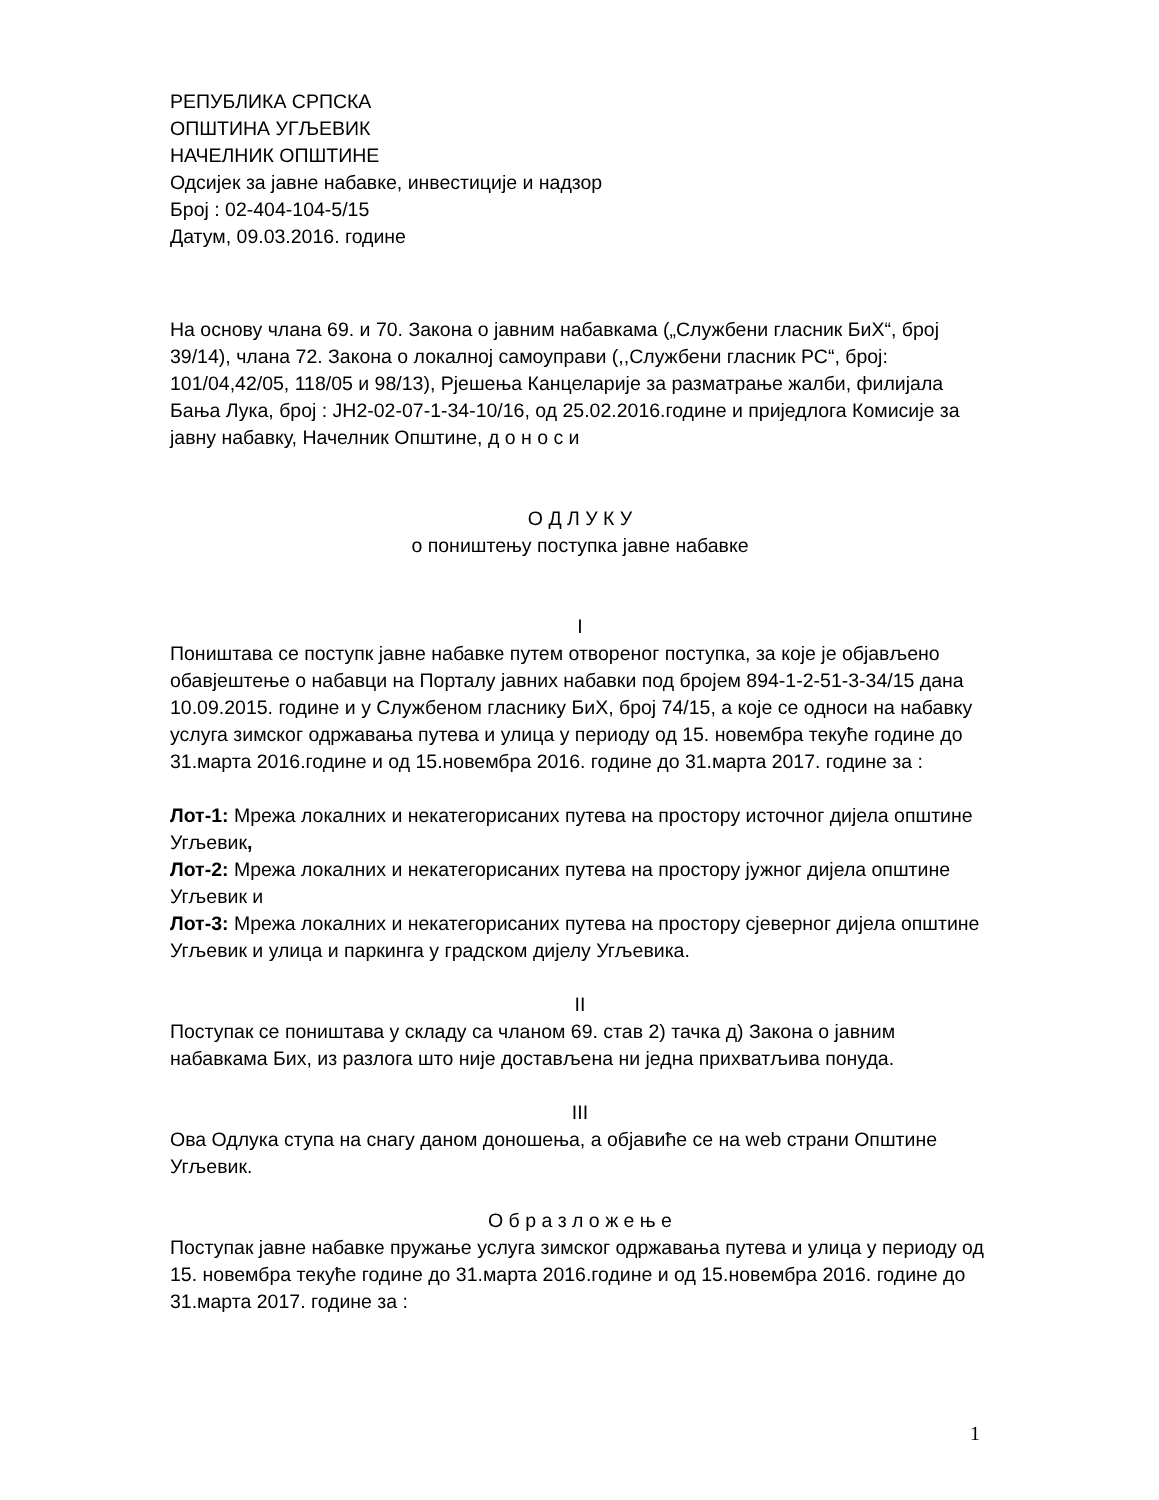РЕПУБЛИКА СРПСКА
ОПШТИНА УГЉЕВИК
НАЧЕЛНИК ОПШТИНЕ
Одсијек за јавне набавке, инвестиције и надзор
Број : 02-404-104-5/15
Датум, 09.03.2016. године
На основу члана 69. и 70. Закона о јавним набавкама („Службени гласник БиХ“, број 39/14), члана 72. Закона о локалној самоуправи (,,Службени гласник РС“, број: 101/04,42/05, 118/05 и 98/13), Рјешења Канцеларије за разматрање жалби, филијала Бања Лука, број : ЈН2-02-07-1-34-10/16, од 25.02.2016.године и приједлога Комисије за јавну набавку, Начелник Општине, д о н о с и
О Д Л У К У
о поништењу поступка јавне набавке
I
Поништава се поступк јавне набавке путем отвореног поступка, за које је објављено обавјештење о набавци на Порталу јавних набавки под бројем 894-1-2-51-3-34/15 дана 10.09.2015. године и у Службеном гласнику БиХ, број 74/15, а које се односи на набавку услуга зимског одржавања путева и улица у периоду од 15. новембра текуће године до 31.марта 2016.године и од 15.новембра 2016. године до 31.марта 2017. године за :
Лот-1: Мрежа локалних и некатегорисаних путева на простору источног дијела општине Угљевик,
Лот-2: Мрежа локалних и некатегорисаних путева на простору јужног дијела општине Угљевик и
Лот-3: Мрежа локалних и некатегорисаних путева на простору сјеверног дијела општине Угљевик и улица и паркинга у градском дијелу Угљевика.
II
Поступак се поништава у складу са чланом 69. став 2) тачка д) Закона о јавним набавкама Бих, из разлога што није достављена ни једна прихватљива понуда.
III
Ова Одлука ступа на снагу даном доношења, а објавиће се на web страни Општине Угљевик.
О б р а з л о ж е њ е
Поступак јавне набавке пружање услуга зимског одржавања путева и улица у периоду од 15. новембра текуће године до 31.марта 2016.године и од 15.новембра 2016. године до 31.марта 2017. године за :
1